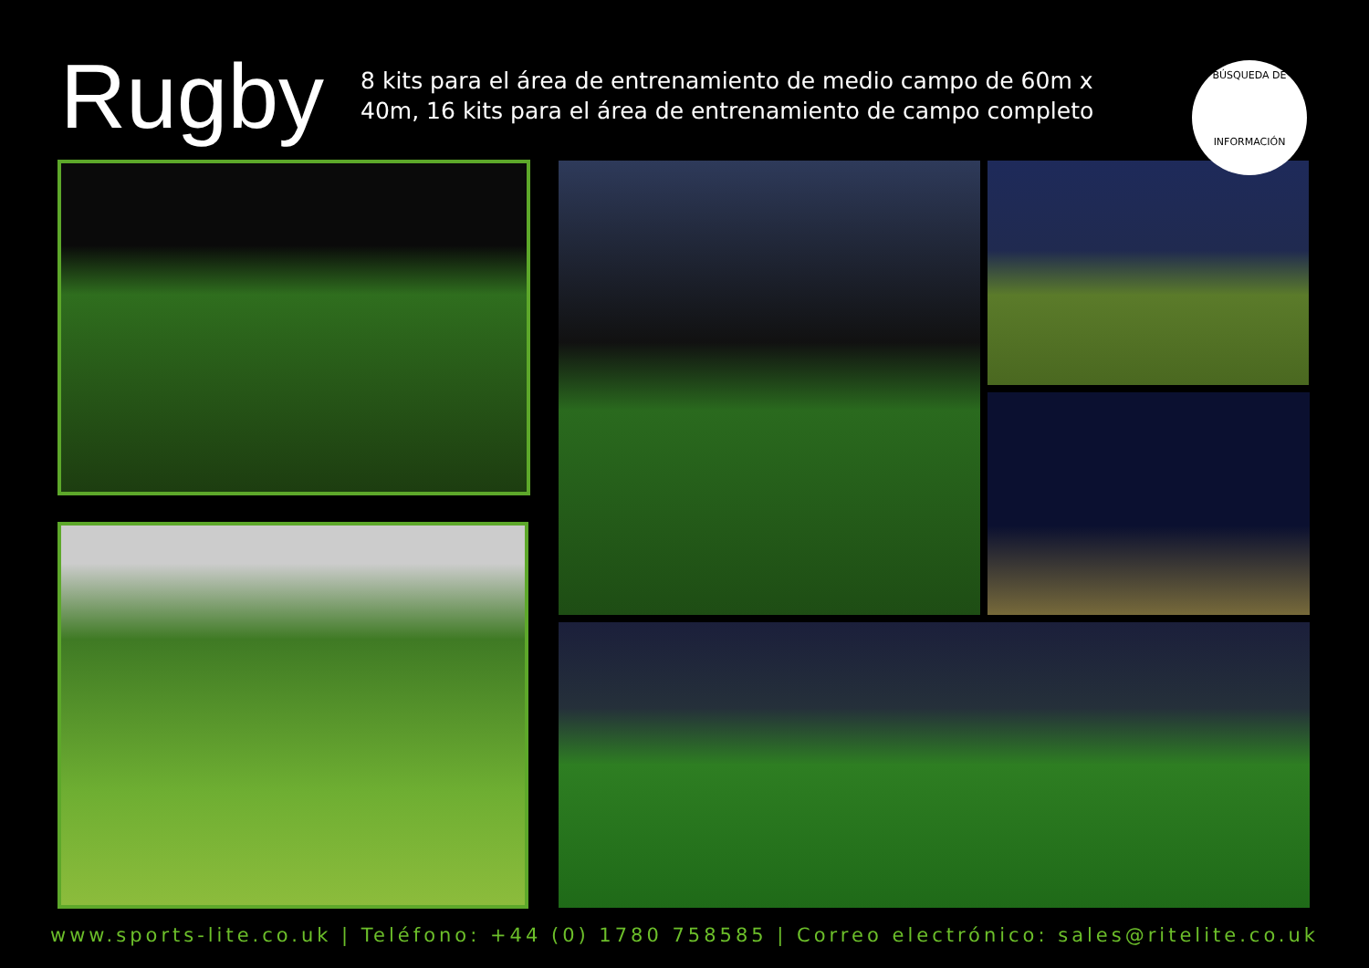Rugby
8 kits para el área de entrenamiento de medio campo de 60m x 40m, 16 kits para el área de entrenamiento de campo completo
BÚSQUEDA DE
INFORMACIÓN
www.sports-lite.co.uk | Teléfono: +44 (0) 1780 758585 | Correo electrónico: sales@ritelite.co.uk